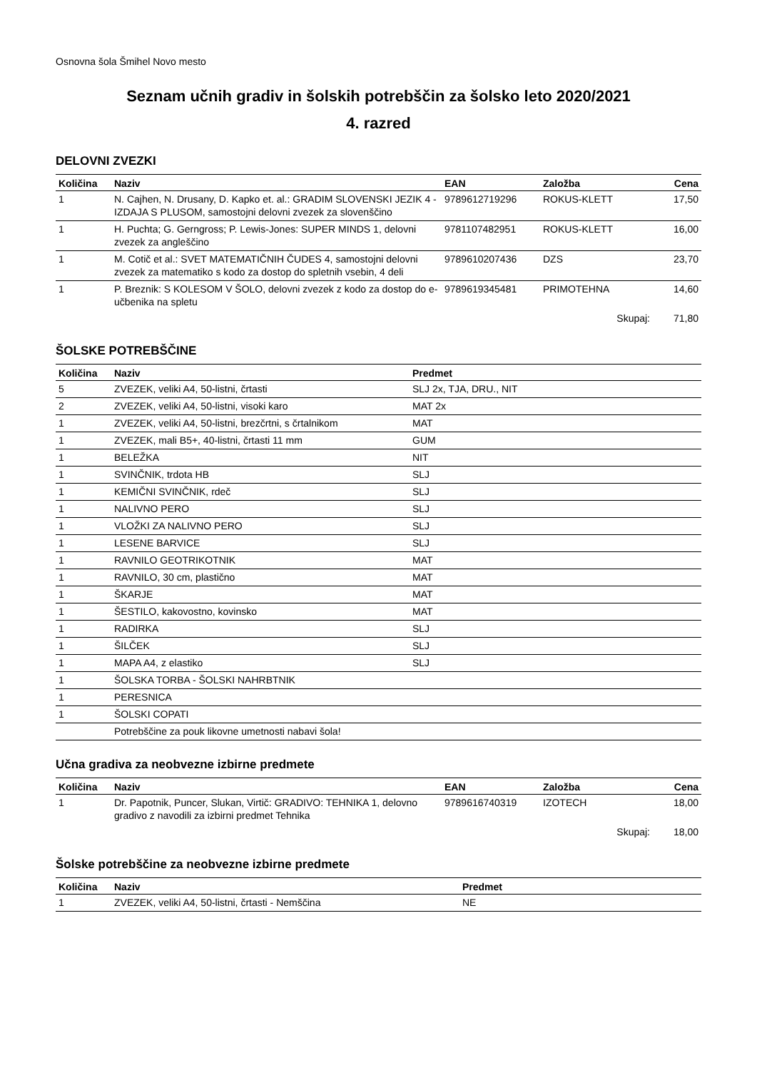Osnovna šola Šmihel Novo mesto
Seznam učnih gradiv in šolskih potrebščin za šolsko leto 2020/2021
4. razred
DELOVNI ZVEZKI
| Količina | Naziv | EAN | Založba | Cena |
| --- | --- | --- | --- | --- |
| 1 | N. Cajhen, N. Drusany, D. Kapko et. al.: GRADIM SLOVENSKI JEZIK 4 - IZDAJA S PLUSOM, samostojni delovni zvezek za slovenščino | 9789612719296 | ROKUS-KLETT | 17,50 |
| 1 | H. Puchta; G. Gerngross; P. Lewis-Jones: SUPER MINDS 1, delovni zvezek za angleščino | 9781107482951 | ROKUS-KLETT | 16,00 |
| 1 | M. Cotič et al.: SVET MATEMATIČNIH ČUDES 4, samostojni delovni zvezek za matematiko s kodo za dostop do spletnih vsebin, 4 deli | 9789610207436 | DZS | 23,70 |
| 1 | P. Breznik: S KOLESOM V ŠOLO, delovni zvezek z kodo za dostop do e-učbenika na spletu | 9789619345481 | PRIMOTEHNA | 14,60 |
| | | | Skupaj: | 71,80 |
ŠOLSKE POTREBŠČINE
| Količina | Naziv | Predmet |
| --- | --- | --- |
| 5 | ZVEZEK, veliki A4, 50-listni, črtasti | SLJ 2x, TJA, DRU., NIT |
| 2 | ZVEZEK, veliki A4, 50-listni, visoki karo | MAT 2x |
| 1 | ZVEZEK, veliki A4, 50-listni, brezčrtni, s črtalnikom | MAT |
| 1 | ZVEZEK, mali B5+, 40-listni, črtasti 11 mm | GUM |
| 1 | BELEŽKA | NIT |
| 1 | SVINČNIK, trdota HB | SLJ |
| 1 | KEMIČNI SVINČNIK, rdeč | SLJ |
| 1 | NALIVNO PERO | SLJ |
| 1 | VLOŽKI ZA NALIVNO PERO | SLJ |
| 1 | LESENE BARVICE | SLJ |
| 1 | RAVNILO GEOTRIKOTNIK | MAT |
| 1 | RAVNILO, 30 cm, plastično | MAT |
| 1 | ŠKARJE | MAT |
| 1 | ŠESTILO, kakovostno, kovinsko | MAT |
| 1 | RADIRKA | SLJ |
| 1 | ŠILČEK | SLJ |
| 1 | MAPA A4, z elastiko | SLJ |
| 1 | ŠOLSKA TORBA - ŠOLSKI NAHRBTNIK | |
| 1 | PERESNICA | |
| 1 | ŠOLSKI COPATI | |
| | Potrebščine za pouk likovne umetnosti nabavi šola! | |
Učna gradiva za neobvezne izbirne predmete
| Količina | Naziv | EAN | Založba | Cena |
| --- | --- | --- | --- | --- |
| 1 | Dr. Papotnik, Puncer, Slukan, Virtič: GRADIVO: TEHNIKA 1, delovno gradivo z navodili za izbirni predmet Tehnika | 9789616740319 | IZOTECH | 18,00 |
| | | | Skupaj: | 18,00 |
Šolske potrebščine za neobvezne izbirne predmete
| Količina | Naziv | Predmet |
| --- | --- | --- |
| 1 | ZVEZEK, veliki A4, 50-listni, črtasti - Nemščina | NE |